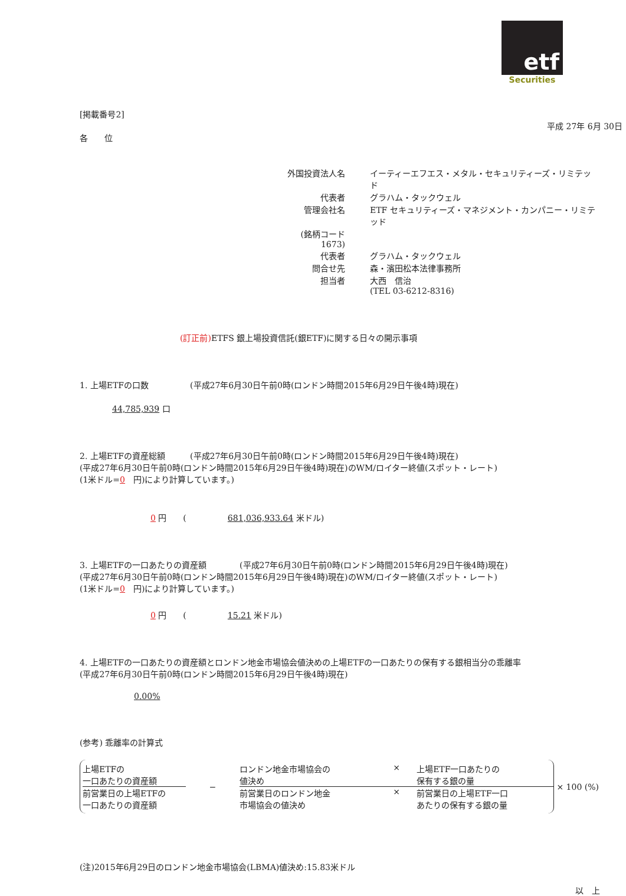etf
Securities
[掲載番号2]
平成 27年 6月 30日
各　　位
| 外国投資法人名 | イーティーエフエス・メタル・セキュリティーズ・リミテッド |
| 代表者 | グラハム・タックウェル |
| 管理会社名 | ETF セキュリティーズ・マネジメント・カンパニー・リミテッド |
| (銘柄コード 1673) | |
| 代表者 | グラハム・タックウェル |
| 問合せ先 | 森・濱田松本法律事務所 |
| 担当者 | 大西 信治 (TEL 03-6212-8316) |
(訂正前) ETFS 銀上場投資信託(銀ETF)に関する日々の開示事項
1. 上場ETFの口数　　　　　(平成27年6月30日午前0時(ロンドン時間2015年6月29日午後4時)現在)
44,785,939 口
2. 上場ETFの資産総額　　　(平成27年6月30日午前0時(ロンドン時間2015年6月29日午後4時)現在)
(平成27年6月30日午前0時(ロンドン時間2015年6月29日午後4時)現在)のWM/ロイター終値(スポット・レート)
(1米ドル=0　円)により計算しています。)
0 円　　(　　　　　681,036,933.64 米ドル)
3. 上場ETFの一口あたりの資産額　　　　(平成27年6月30日午前0時(ロンドン時間2015年6月29日午後4時)現在)
(平成27年6月30日午前0時(ロンドン時間2015年6月29日午後4時)現在)のWM/ロイター終値(スポット・レート)
(1米ドル=0　円)により計算しています。)
0 円　　(　　　　　15.21 米ドル)
4. 上場ETFの一口あたりの資産額とロンドン地金市場協会値決めの上場ETFの一口あたりの保有する銀相当分の乖離率
(平成27年6月30日午前0時(ロンドン時間2015年6月29日午後4時)現在)
0.00%
(参考) 乖離率の計算式
上場ETFの
一口あたりの資産額
前営業日の上場ETFの
一口あたりの資産額
−
ロンドン地金市場協会の
値決め × 上場ETF一口あたりの
保有する銀の量
前営業日のロンドン地金
市場協会の値決め × 前営業日の上場ETF一口
あたりの保有する銀の量
× 100 (%)
(注)2015年6月29日のロンドン地金市場協会(LBMA)値決め:15.83米ドル
以　上